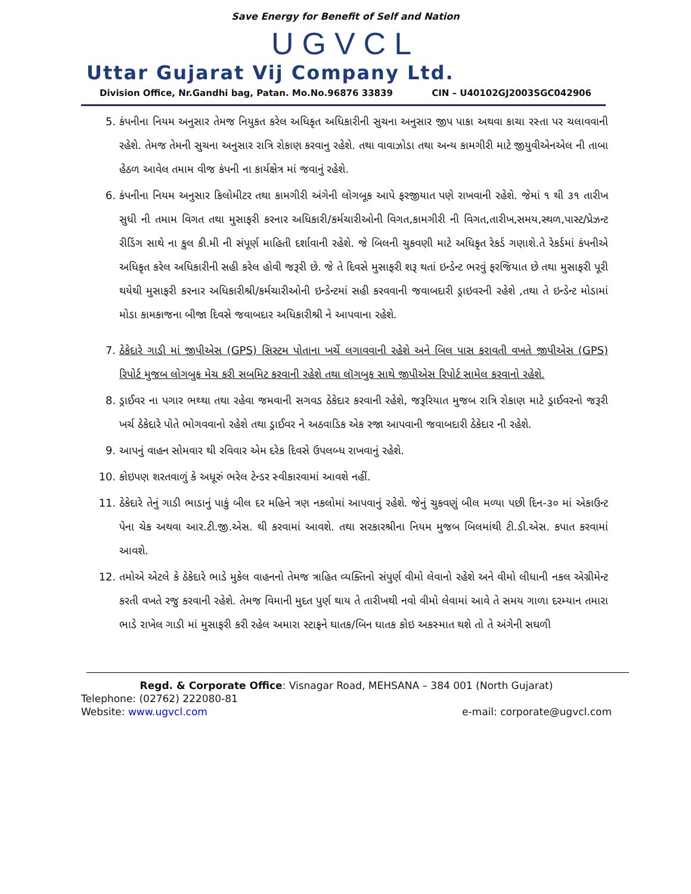Save Energy for Benefit of Self and Nation
UGVCL
Uttar Gujarat Vij Company Ltd.
Division Office, Nr.Gandhi bag, Patan. Mo.No.96876 33839 CIN – U40102GJ2003SGC042906
5. કંપનીના નિયમ અનુસાર તેમજ નિયુકત કરેલ અધિકૃત અધિકારીની સુચના અનુસાર જીપ પાકા અથવા કાચા રસ્તા પર ચલાવવાની રહેશે. તેમજ તેમની સુચના અનુસાર રાત્રિ રોકાણ કરવાનુ રહેશે. તથા વાવાઝોડા તથા અન્ય કામગીરી માટે જીયુવીએનએલ ની તાબા હેઠળ આવેલ તમામ વીજ કંપની ના કાર્યક્ષેત્ર માં જવાનું રહેશે.
6. કંપનીના નિયમ અનુસાર કિલોમીટર તથા કામગીરી અંગેની લોગબૂક આપે ફરજીયાત પણે રાખવાની રહેશે. જેમાં ૧ થી ૩૧ તારીખ સુધી ની તમામ વિગત તથા મુસાફરી કરનાર અધિકારી/કર્મચારીઓની વિગત,કામગીરી ની વિગત,તારીખ,સમય,સ્થળ,પાસ્ટ/પ્રેઝન્ટ રીડિંગ સાથે ના કુલ કી.મી ની સંપૂર્ણ માહિતી દર્શાવાની રહેશે. જે બિલની ચુકવણી માટે અધિકૃત રેકર્ડ ગણાશે.તે રેકર્ડમાં કંપનીએ અધિકૃત કરેલ અધિકારીની સહી કરેલ હોવી જરૂરી છે. જે તે દિવસે મુસાફરી શરૂ થતાં ઇન્ડેન્ટ ભરવું ફરજિયાત છે તથા મુસાફરી પૂરી થયેથી મુસાફરી કરનાર અધિકારીશ્રી/કર્મચારીઓની ઇન્ડેન્ટમાં સહી કરવવાની જવાબદારી ડ્રાઇવરની રહેશે ,તથા તે ઇન્ડેન્ટ મોડામાં મોડા કામકાજના બીજા દિવસે જવાબદાર અધિકારીશ્રી ને આપવાના રહેશે.
7. ઠેકેદારે ગાડી માં જીપીએસ (GPS) સિસ્ટમ પોતાના ખર્ચે લગાવવાની રહેશે અને બિલ પાસ કરાવતી વખતે જીપીએસ (GPS) રિપોર્ટ મુજબ લોગબુક મેચ કરી સબમિટ કરવાની રહેશે તથા લૉગબુક સાથે જીપીએસ રિપોર્ટ સામેલ કરવાનો રહેશે.
8. ડ્રાઈવર ના પગાર ભથ્થા તથા રહેવા જમવાની સગવડ ઠેકેદાર કરવાની રહેશે, જરૂરિયાત મુજબ રાત્રિ રોકાણ માટે ડ્રાઈવરનો જરૂરી ખર્ચ ઠેકેદારે પોતે ભોગવવાનો રહેશે તથા ડ્રાઈવર ને અઠવાડિક એક રજા આપવાની જવાબદારી ઠેકેદાર ની રહેશે.
9. આપનું વાહન સોમવાર થી રવિવાર એમ દરેક દિવસે ઉપલબ્ધ રાખવાનું રહેશે.
10. કોઇપણ શરતવાળું કે અધૂરું ભરેલ ટેન્ડર સ્વીકારવામાં આવશે નહીં.
11. ઠેકેદારે તેનું ગાડી ભાડાનું પાકું બીલ દર મહિને ત્રણ નકલોમાં આપવાનું રહેશે. જેનું ચુકવણું બીલ મળ્યા પછી દિન-૩૦ માં એકાઉન્ટ પેના ચેક અથવા આર.ટી.જી.એસ. થી કરવામાં આવશે. તથા સરકારશ્રીના નિયમ મુજબ બિલમાંથી ટી.ડી.એસ. કપાત કરવામાં આવશે.
12. તમોએ એટલે કે ઠેકેદારે ભાડે મુકેલ વાહનનો તેમજ ત્રાહિત વ્યક્તિનો સંપુર્ણ વીમો લેવાનો રહેશે અને વીમો લીધાની નકલ એગ્રીમેન્ટ કરતી વખતે રજુ કરવાની રહેશે. તેમજ વિમાની મુદત પુર્ણ થાય તે તારીખથી નવો વીમો લેવામાં આવે તે સમય ગાળા દરમ્યાન તમારા ભાડે રાખેલ ગાડી માં મુસાફરી કરી રહેલ અમારા સ્ટાફને ઘાતક/બિન ઘાતક કોઇ અકસ્માત થશે તો તે અંગેની સઘળી
Regd. & Corporate Office: Visnagar Road, MEHSANA – 384 001 (North Gujarat)
Telephone: (02762) 222080-81
Website: www.ugvcl.com e-mail: corporate@ugvcl.com